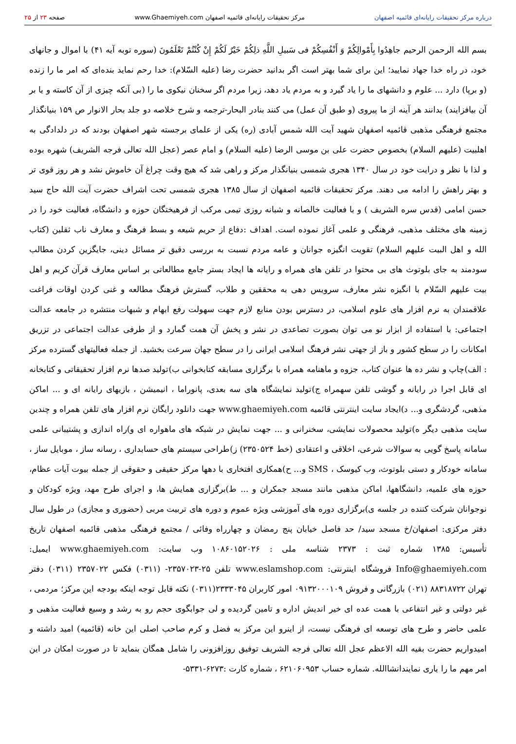درباره مرکز تحقیقات رایانه‌ای قائمیه اصفهان مرکز تحقیقات رایانه‌ای قائمیه اصفهان www.Ghaemiyeh.com صفحه ۲۳ از ۲۵
بسم الله الرحمن الرحیم جاهِدُوا بِأَمْوالِکُمْ وَ أَنْفُسِکُمْ فی سَبیلِ اللَّهِ ذلِکُمْ خَیْرٌ لَکُمْ إِنْ کُنْتُمْ تَعْلَمُونَ (سوره توبه آیه ۴۱) با اموال و جانهای خود، در راه خدا جهاد نمایید؛ این برای شما بهتر است اگر بدانید حضرت رضا (علیه السّلام): خدا رحم نماید بنده‌ای که امر ما را زنده (و برپا) دارد ... علوم و دانشهای ما را یاد گیرد و به مردم یاد دهد، زیرا مردم اگر سخنان نیکوی ما را (بی آنکه چیزی از آن کاسته و یا بر آن بیافزایند) بدانند هر آینه از ما پیروی (و طبق آن عمل) می کنند بنادر البحار-ترجمه و شرح خلاصه دو جلد بحار الانوار ص ۱۵۹ بنیانگذار مجتمع فرهنگی مذهبی قائمیه اصفهان شهید آیت الله شمس آبادی (ره) یکی از علمای برجسته شهر اصفهان بودند که در دلدادگی به اهلبیت (علیهم السلام) بخصوص حضرت علی بن موسی الرضا (علیه السلام) و امام عصر (عجل الله تعالی فرجه الشریف) شهره بوده و لذا با نظر و درایت خود در سال ۱۳۴۰ هجری شمسی بنیانگذار مرکز و راهی شد که هیچ وقت چراغ آن خاموش نشد و هر روز قوی تر و بهتر راهش را ادامه می دهند. مرکز تحقیقات قائمیه اصفهان از سال ۱۳۸۵ هجری شمسی تحت اشراف حضرت آیت الله حاج سید حسن امامی (قدس سره الشریف ) و با فعالیت خالصانه و شبانه روزی تیمی مرکب از فرهیختگان حوزه و دانشگاه، فعالیت خود را در زمینه های مختلف مذهبی، فرهنگی و علمی آغاز نموده است. اهداف :دفاع از حریم شیعه و بسط فرهنگ و معارف ناب ثقلین (کتاب الله و اهل البیت علیهم السلام) تقویت انگیزه جوانان و عامه مردم نسبت به بررسی دقیق تر مسائل دینی، جایگزین کردن مطالب سودمند به جای بلوتوث های بی محتوا در تلفن های همراه و رایانه ها ایجاد بستر جامع مطالعاتی بر اساس معارف قرآن کریم و اهل بیت علیهم السّلام با انگیزه نشر معارف، سرویس دهی به محققین و طلاب، گسترش فرهنگ مطالعه و غنی کردن اوقات فراغت علاقمندان به نرم افزار های علوم اسلامی، در دسترس بودن منابع لازم جهت سهولت رفع ابهام و شبهات منتشره در جامعه عدالت اجتماعی: با استفاده از ابزار نو می توان بصورت تصاعدی در نشر و پخش آن همت گمارد و از طرفی عدالت اجتماعی در تزریق امکانات را در سطح کشور و باز از جهتی نشر فرهنگ اسلامی ایرانی را در سطح جهان سرعت بخشید. از جمله فعالیتهای گسترده مرکز : الف)چاپ و نشر ده ها عنوان کتاب، جزوه و ماهنامه همراه با برگزاری مسابقه کتابخوانی ب)تولید صدها نرم افزار تحقیقاتی و کتابخانه ای قابل اجرا در رایانه و گوشی تلفن سهمراه ج)تولید نمایشگاه های سه بعدی، پانوراما ، انیمیشن ، بازیهای رایانه ای و ... اماکن مذهبی، گردشگری و... د)ایجاد سایت اینترنتی قائمیه www.ghaemiyeh.com جهت دانلود رایگان نرم افزار های تلفن همراه و چندین سایت مذهبی دیگر ه)تولید محصولات نمایشی، سخنرانی و ... جهت نمایش در شبکه های ماهواره ای و)راه اندازی و پشتیبانی علمی سامانه پاسخ گویی به سوالات شرعی، اخلاقی و اعتقادی (خط ۲۳۵۰۵۲۴) ز)طراحی سیستم های حسابداری ، رسانه ساز ، موبایل ساز ، سامانه خودکار و دستی بلوتوث، وب کیوسک ، SMS و... ح)همکاری افتخاری با دهها مرکز حقیقی و حقوقی از جمله بیوت آیات عظام، حوزه های علمیه، دانشگاهها، اماکن مذهبی مانند مسجد جمکران و ... ط)برگزاری همایش ها، و اجرای طرح مهد، ویژه کودکان و نوجوانان شرکت کننده در جلسه ی)برگزاری دوره های آموزشی ویژه عموم و دوره های تربیت مربی (حضوری و مجازی) در طول سال دفتر مرکزی: اصفهان/خ مسجد سید/ حد فاصل خیابان پنج رمضان و چهارراه وفائی / مجتمع فرهنگی مذهبی قائمیه اصفهان تاریخ تأسیس: ۱۳۸۵ شماره ثبت : ۲۳۷۳ شناسه ملی : ۱۰۸۶۰۱۵۲۰۲۶ وب سایت: www.ghaemiyeh.com ایمیل: Info@ghaemiyeh.com فروشگاه اینترنتی: www.eslamshop.com تلفن ۲۵-۲۳۵۷۰۲۳- (۰۳۱۱) فکس ۲۳۵۷۰۲۲ (۰۳۱۱) دفتر تهران ۸۸۳۱۸۷۲۲ (۰۲۱) بازرگانی و فروش ۰۹۱۳۲۰۰۰۱۰۹ امور کاربران ۲۳۳۳۰۴۵(۰۳۱۱) نکته قابل توجه اینکه بودجه این مرکز؛ مردمی ، غیر دولتی و غیر انتفاعی با همت عده ای خیر اندیش اداره و تامین گردیده و لی جوابگوی حجم رو به رشد و وسیع فعالیت مذهبی و علمی حاضر و طرح های توسعه ای فرهنگی نیست، از اینرو این مرکز به فضل و کرم صاحب اصلی این خانه (قائمیه) امید داشته و امیدواریم حضرت بقیه الله الاعظم عجل الله تعالی فرجه الشریف توفیق روزافزونی را شامل همگان بنماید تا در صورت امکان در این امر مهم ما را یاری نمایندانشاالله. شماره حساب ۶۲۱۰۶۰۹۵۳ ، شماره کارت :۶۲۷۳-۵۳۳۱-